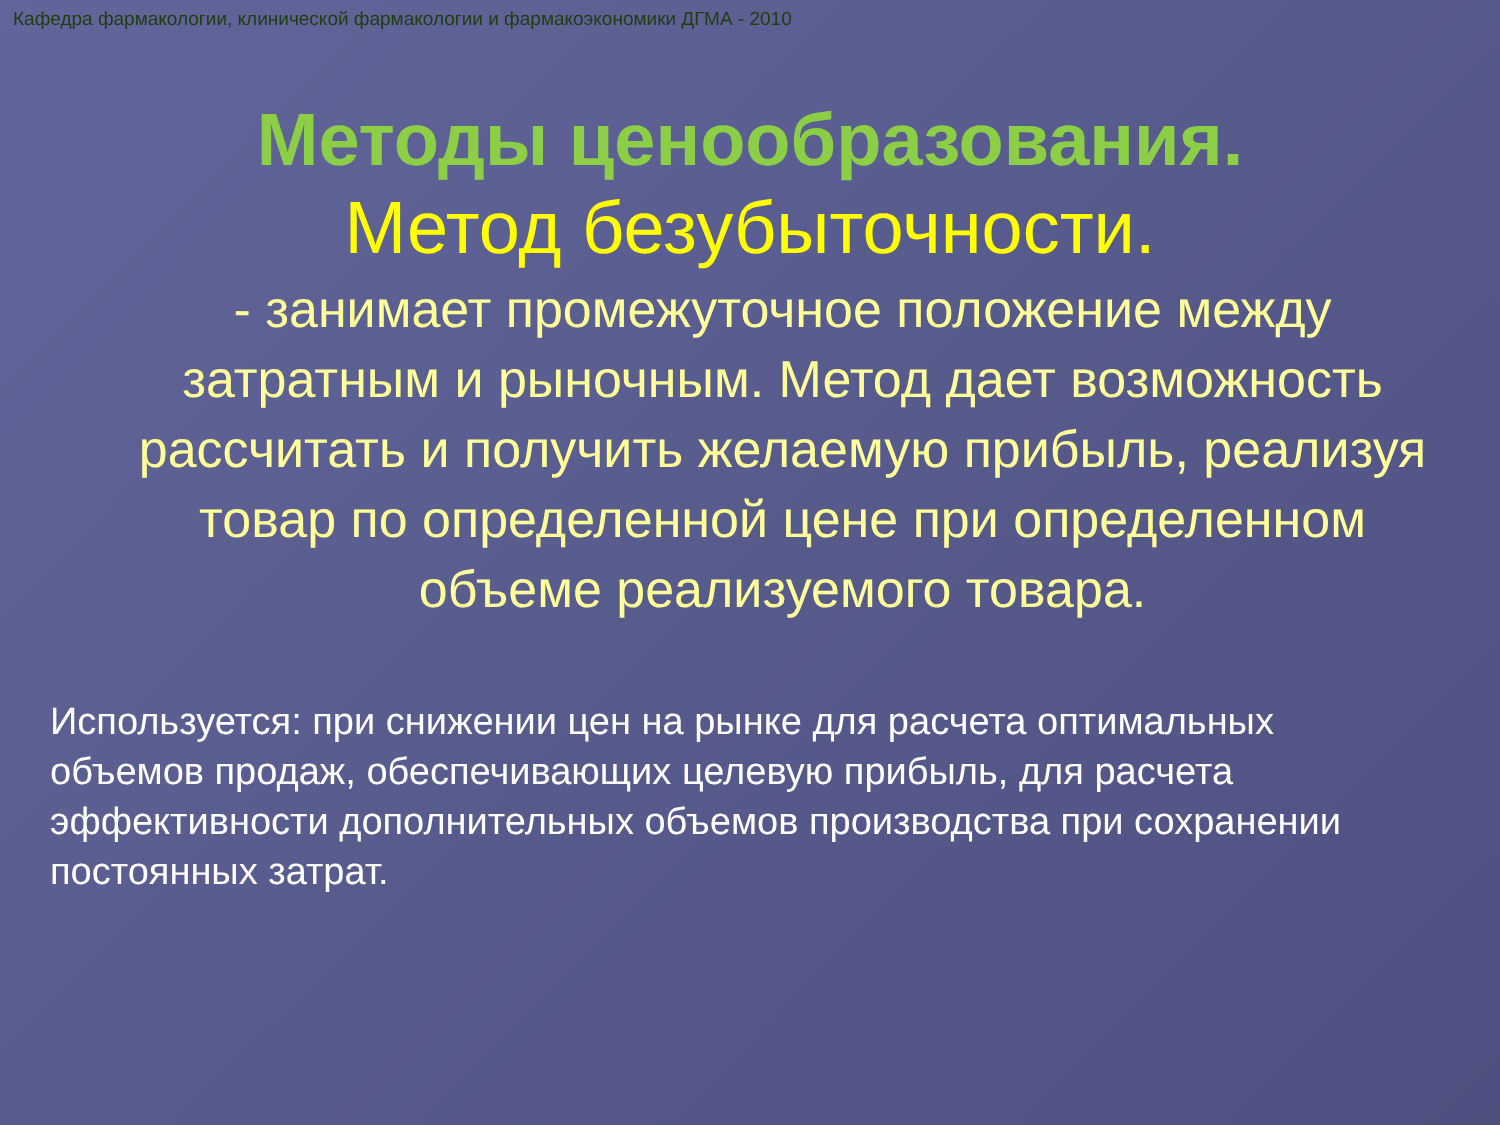Кафедра фармакологии, клинической фармакологии и фармакоэкономики ДГМА - 2010
Методы ценообразования.
Метод безубыточности.
- занимает промежуточное положение между затратным и рыночным. Метод дает возможность рассчитать и получить желаемую прибыль, реализуя товар по определенной цене при определенном объеме реализуемого товара.
Используется: при снижении цен на рынке для расчета оптимальных объемов продаж, обеспечивающих целевую прибыль, для расчета эффективности дополнительных объемов производства при сохранении постоянных затрат.